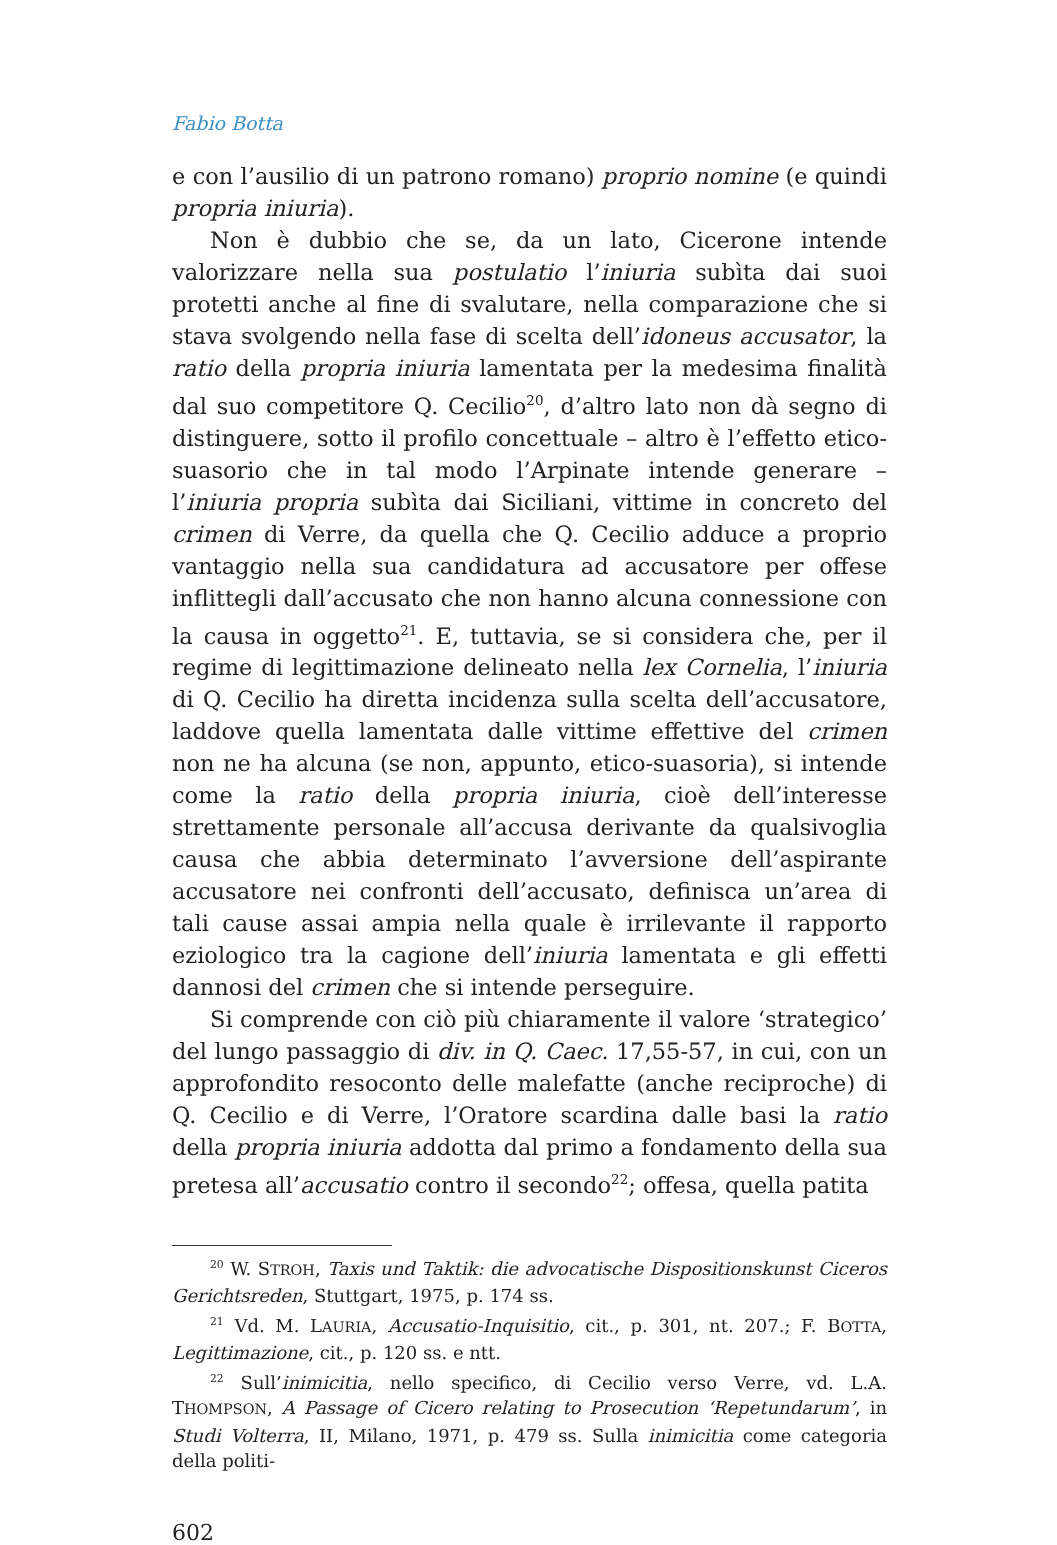Fabio Botta
e con l’ausilio di un patrono romano) proprio nomine (e quindi propria iniuria).
Non è dubbio che se, da un lato, Cicerone intende valorizzare nella sua postulatio l’iniuria subìta dai suoi protetti anche al fine di svalutare, nella comparazione che si stava svolgendo nella fase di scelta dell’idoneus accusator, la ratio della propria iniuria lamentata per la medesima finalità dal suo competitore Q. Cecilio<sup>20</sup>, d’altro lato non dà segno di distinguere, sotto il profilo concettuale – altro è l’effetto etico-suasorio che in tal modo l’Arpinate intende generare – l’iniuria propria subìta dai Siciliani, vittime in concreto del crimen di Verre, da quella che Q. Cecilio adduce a proprio vantaggio nella sua candidatura ad accusatore per offese inflittegli dall’accusato che non hanno alcuna connessione con la causa in oggetto<sup>21</sup>. E, tuttavia, se si considera che, per il regime di legittimazione delineato nella lex Cornelia, l’iniuria di Q. Cecilio ha diretta incidenza sulla scelta dell’accusatore, laddove quella lamentata dalle vittime effettive del crimen non ne ha alcuna (se non, appunto, etico-suasoria), si intende come la ratio della propria iniuria, cioè dell’interesse strettamente personale all’accusa derivante da qualsivoglia causa che abbia determinato l’avversione dell’aspirante accusatore nei confronti dell’accusato, definisca un’area di tali cause assai ampia nella quale è irrilevante il rapporto eziologico tra la cagione dell’iniuria lamentata e gli effetti dannosi del crimen che si intende perseguire.
Si comprende con ciò più chiaramente il valore ‘strategico’ del lungo passaggio di div. in Q. Caec. 17,55-57, in cui, con un approfondito resoconto delle malefatte (anche reciproche) di Q. Cecilio e di Verre, l’Oratore scardina dalle basi la ratio della propria iniuria addotta dal primo a fondamento della sua pretesa all’accusatio contro il secondo<sup>22</sup>; offesa, quella patita
<sup>20</sup> W. STROH, Taxis und Taktik: die advocatische Dispositionskunst Ciceros Gerichtsreden, Stuttgart, 1975, p. 174 ss.
<sup>21</sup> Vd. M. LAURIA, Accusatio-Inquisitio, cit., p. 301, nt. 207.; F. BOTTA, Legittimazione, cit., p. 120 ss. e ntt.
<sup>22</sup> Sull’inimicitia, nello specifico, di Cecilio verso Verre, vd. L.A. THOMPSON, A Passage of Cicero relating to Prosecution ‘Repetundarum’, in Studi Volterra, II, Milano, 1971, p. 479 ss. Sulla inimicitia come categoria della politi-
602